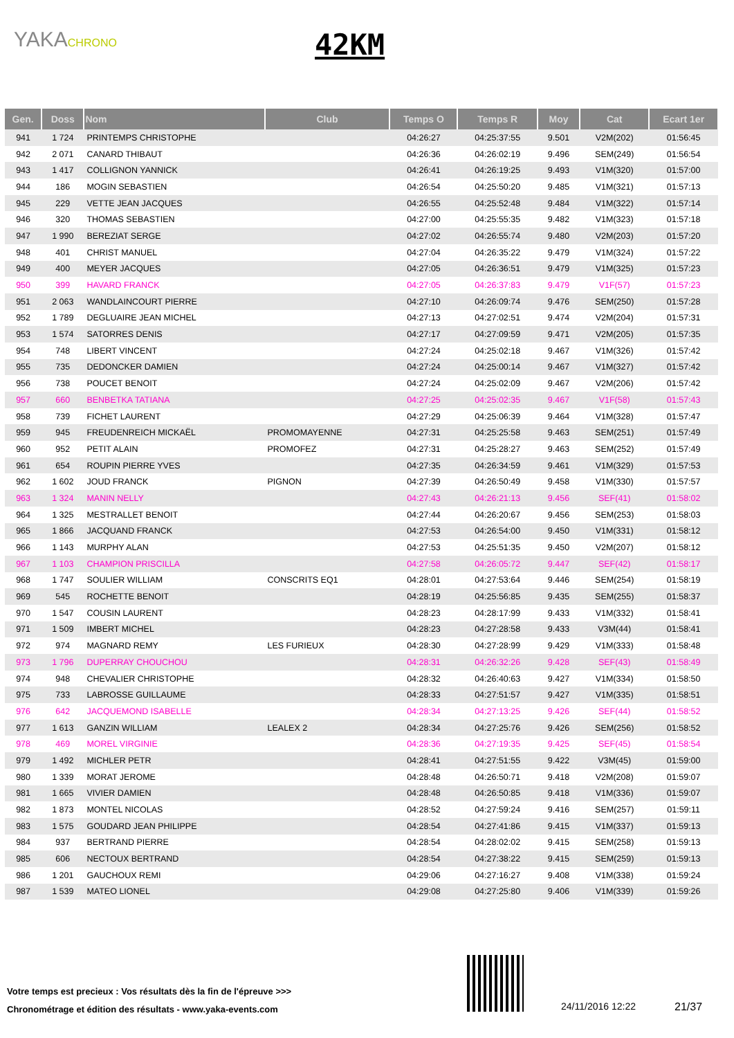YAKACHRONO 42KM
| Gen. | Doss | Nom | Club | Temps O | Temps R | Moy | Cat | Ecart 1er |
| --- | --- | --- | --- | --- | --- | --- | --- | --- |
| 941 | 1 724 | PRINTEMPS CHRISTOPHE | | 04:26:27 | 04:25:37:55 | 9.501 | V2M(202) | 01:56:45 |
| 942 | 2 071 | CANARD THIBAUT | | 04:26:36 | 04:26:02:19 | 9.496 | SEM(249) | 01:56:54 |
| 943 | 1 417 | COLLIGNON YANNICK | | 04:26:41 | 04:26:19:25 | 9.493 | V1M(320) | 01:57:00 |
| 944 | 186 | MOGIN SEBASTIEN | | 04:26:54 | 04:25:50:20 | 9.485 | V1M(321) | 01:57:13 |
| 945 | 229 | VETTE JEAN JACQUES | | 04:26:55 | 04:25:52:48 | 9.484 | V1M(322) | 01:57:14 |
| 946 | 320 | THOMAS SEBASTIEN | | 04:27:00 | 04:25:55:35 | 9.482 | V1M(323) | 01:57:18 |
| 947 | 1 990 | BEREZIAT SERGE | | 04:27:02 | 04:26:55:74 | 9.480 | V2M(203) | 01:57:20 |
| 948 | 401 | CHRIST MANUEL | | 04:27:04 | 04:26:35:22 | 9.479 | V1M(324) | 01:57:22 |
| 949 | 400 | MEYER JACQUES | | 04:27:05 | 04:26:36:51 | 9.479 | V1M(325) | 01:57:23 |
| 950 | 399 | HAVARD FRANCK | | 04:27:05 | 04:26:37:83 | 9.479 | V1F(57) | 01:57:23 |
| 951 | 2 063 | WANDLAINCOURT PIERRE | | 04:27:10 | 04:26:09:74 | 9.476 | SEM(250) | 01:57:28 |
| 952 | 1 789 | DEGLUAIRE JEAN MICHEL | | 04:27:13 | 04:27:02:51 | 9.474 | V2M(204) | 01:57:31 |
| 953 | 1 574 | SATORRES DENIS | | 04:27:17 | 04:27:09:59 | 9.471 | V2M(205) | 01:57:35 |
| 954 | 748 | LIBERT VINCENT | | 04:27:24 | 04:25:02:18 | 9.467 | V1M(326) | 01:57:42 |
| 955 | 735 | DEDONCKER DAMIEN | | 04:27:24 | 04:25:00:14 | 9.467 | V1M(327) | 01:57:42 |
| 956 | 738 | POUCET BENOIT | | 04:27:24 | 04:25:02:09 | 9.467 | V2M(206) | 01:57:42 |
| 957 | 660 | BENBETKA TATIANA | | 04:27:25 | 04:25:02:35 | 9.467 | V1F(58) | 01:57:43 |
| 958 | 739 | FICHET LAURENT | | 04:27:29 | 04:25:06:39 | 9.464 | V1M(328) | 01:57:47 |
| 959 | 945 | FREUDENREICH MICKAËL | PROMOMAYENNE | 04:27:31 | 04:25:25:58 | 9.463 | SEM(251) | 01:57:49 |
| 960 | 952 | PETIT ALAIN | PROMOFEZ | 04:27:31 | 04:25:28:27 | 9.463 | SEM(252) | 01:57:49 |
| 961 | 654 | ROUPIN PIERRE YVES | | 04:27:35 | 04:26:34:59 | 9.461 | V1M(329) | 01:57:53 |
| 962 | 1 602 | JOUD FRANCK | PIGNON | 04:27:39 | 04:26:50:49 | 9.458 | V1M(330) | 01:57:57 |
| 963 | 1 324 | MANIN NELLY | | 04:27:43 | 04:26:21:13 | 9.456 | SEF(41) | 01:58:02 |
| 964 | 1 325 | MESTRALLET BENOIT | | 04:27:44 | 04:26:20:67 | 9.456 | SEM(253) | 01:58:03 |
| 965 | 1 866 | JACQUAND FRANCK | | 04:27:53 | 04:26:54:00 | 9.450 | V1M(331) | 01:58:12 |
| 966 | 1 143 | MURPHY ALAN | | 04:27:53 | 04:25:51:35 | 9.450 | V2M(207) | 01:58:12 |
| 967 | 1 103 | CHAMPION PRISCILLA | | 04:27:58 | 04:26:05:72 | 9.447 | SEF(42) | 01:58:17 |
| 968 | 1 747 | SOULIER WILLIAM | CONSCRITS EQ1 | 04:28:01 | 04:27:53:64 | 9.446 | SEM(254) | 01:58:19 |
| 969 | 545 | ROCHETTE BENOIT | | 04:28:19 | 04:25:56:85 | 9.435 | SEM(255) | 01:58:37 |
| 970 | 1 547 | COUSIN LAURENT | | 04:28:23 | 04:28:17:99 | 9.433 | V1M(332) | 01:58:41 |
| 971 | 1 509 | IMBERT MICHEL | | 04:28:23 | 04:27:28:58 | 9.433 | V3M(44) | 01:58:41 |
| 972 | 974 | MAGNARD REMY | LES FURIEUX | 04:28:30 | 04:27:28:99 | 9.429 | V1M(333) | 01:58:48 |
| 973 | 1 796 | DUPERRAY CHOUCHOU | | 04:28:31 | 04:26:32:26 | 9.428 | SEF(43) | 01:58:49 |
| 974 | 948 | CHEVALIER CHRISTOPHE | | 04:28:32 | 04:26:40:63 | 9.427 | V1M(334) | 01:58:50 |
| 975 | 733 | LABROSSE GUILLAUME | | 04:28:33 | 04:27:51:57 | 9.427 | V1M(335) | 01:58:51 |
| 976 | 642 | JACQUEMOND ISABELLE | | 04:28:34 | 04:27:13:25 | 9.426 | SEF(44) | 01:58:52 |
| 977 | 1 613 | GANZIN WILLIAM | LEALEX 2 | 04:28:34 | 04:27:25:76 | 9.426 | SEM(256) | 01:58:52 |
| 978 | 469 | MOREL VIRGINIE | | 04:28:36 | 04:27:19:35 | 9.425 | SEF(45) | 01:58:54 |
| 979 | 1 492 | MICHLER PETR | | 04:28:41 | 04:27:51:55 | 9.422 | V3M(45) | 01:59:00 |
| 980 | 1 339 | MORAT JEROME | | 04:28:48 | 04:26:50:71 | 9.418 | V2M(208) | 01:59:07 |
| 981 | 1 665 | VIVIER DAMIEN | | 04:28:48 | 04:26:50:85 | 9.418 | V1M(336) | 01:59:07 |
| 982 | 1 873 | MONTEL NICOLAS | | 04:28:52 | 04:27:59:24 | 9.416 | SEM(257) | 01:59:11 |
| 983 | 1 575 | GOUDARD JEAN PHILIPPE | | 04:28:54 | 04:27:41:86 | 9.415 | V1M(337) | 01:59:13 |
| 984 | 937 | BERTRAND PIERRE | | 04:28:54 | 04:28:02:02 | 9.415 | SEM(258) | 01:59:13 |
| 985 | 606 | NECTOUX BERTRAND | | 04:28:54 | 04:27:38:22 | 9.415 | SEM(259) | 01:59:13 |
| 986 | 1 201 | GAUCHOUX REMI | | 04:29:06 | 04:27:16:27 | 9.408 | V1M(338) | 01:59:24 |
| 987 | 1 539 | MATEO LIONEL | | 04:29:08 | 04:27:25:80 | 9.406 | V1M(339) | 01:59:26 |
Votre temps est precieux : Vos résultats dès la fin de l'épreuve >>>
Chronométrage et édition des résultats - www.yaka-events.com
24/11/2016 12:22 21/37